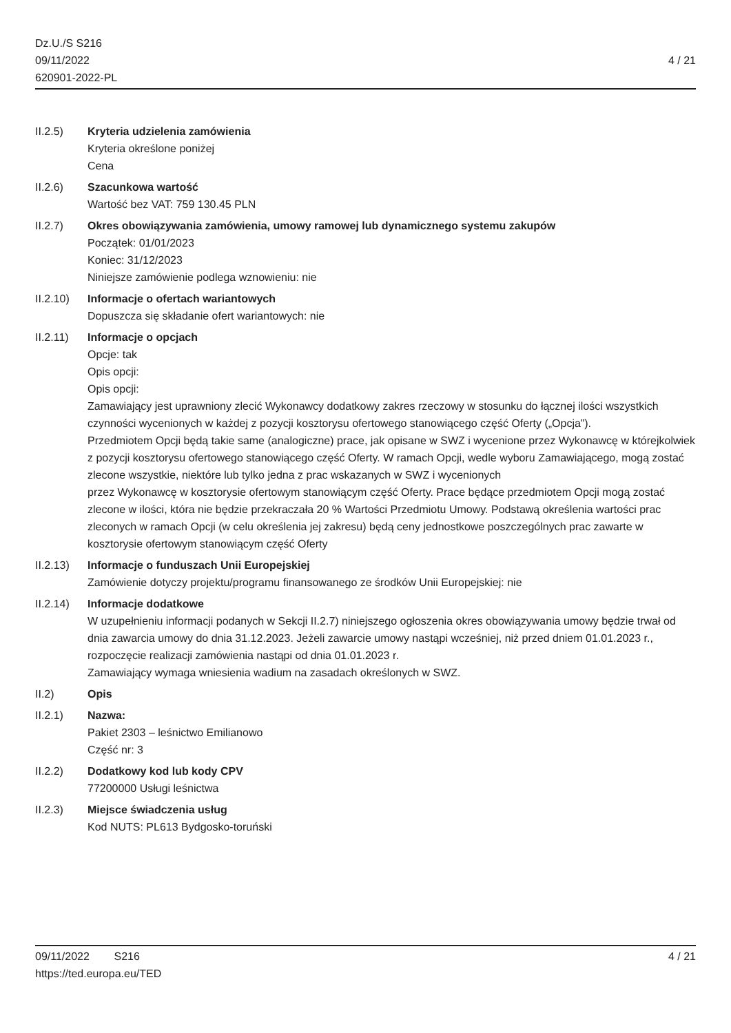Dz.U./S S216
09/11/2022
620901-2022-PL
4 / 21
II.2.5) Kryteria udzielenia zamówienia
Kryteria określone poniżej
Cena
II.2.6) Szacunkowa wartość
Wartość bez VAT: 759 130.45 PLN
II.2.7) Okres obowiązywania zamówienia, umowy ramowej lub dynamicznego systemu zakupów
Początek: 01/01/2023
Koniec: 31/12/2023
Niniejsze zamówienie podlega wznowieniu: nie
II.2.10)
Informacje o ofertach wariantowych
Dopuszcza się składanie ofert wariantowych: nie
II.2.11)
Informacje o opcjach
Opcje: tak
Opis opcji:
Opis opcji:
Zamawiający jest uprawniony zlecić Wykonawcy dodatkowy zakres rzeczowy w stosunku do łącznej ilości wszystkich czynności wycenionych w każdej z pozycji kosztorysu ofertowego stanowiącego część Oferty („Opcja”).
Przedmiotem Opcji będą takie same (analogiczne) prace, jak opisane w SWZ i wycenione przez Wykonawcę w którejkolwiek z pozycji kosztorysu ofertowego stanowiącego część Oferty. W ramach Opcji, wedle wyboru Zamawiającego, mogą zostać zlecone wszystkie, niektóre lub tylko jedna z prac wskazanych w SWZ i wycenionych
przez Wykonawcę w kosztorysie ofertowym stanowiącym część Oferty. Prace będące przedmiotem Opcji mogą zostać
zlecone w ilości, która nie będzie przekraczała 20 % Wartości Przedmiotu Umowy. Podstawą określenia wartości prac
zleconych w ramach Opcji (w celu określenia jej zakresu) będą ceny jednostkowe poszczególnych prac zawarte w
kosztorysie ofertowym stanowiącym część Oferty
II.2.13)
Informacje o funduszach Unii Europejskiej
Zamówienie dotyczy projektu/programu finansowanego ze środków Unii Europejskiej: nie
II.2.14)
Informacje dodatkowe
W uzupełnieniu informacji podanych w Sekcji II.2.7) niniejszego ogłoszenia okres obowiązywania umowy będzie trwał od dnia zawarcia umowy do dnia 31.12.2023. Jeżeli zawarcie umowy nastąpi wcześniej, niż przed dniem 01.01.2023 r., rozpoczęcie realizacji zamówienia nastąpi od dnia 01.01.2023 r.
Zamawiający wymaga wniesienia wadium na zasadach określonych w SWZ.
II.2) Opis
II.2.1) Nazwa:
Pakiet 2303 – leśnictwo Emilianowo
Część nr: 3
II.2.2) Dodatkowy kod lub kody CPV
77200000 Usługi leśnictwa
II.2.3) Miejsce świadczenia usług
Kod NUTS: PL613 Bydgosko-toruński
09/11/2022 S216 4 / 21
https://ted.europa.eu/TED